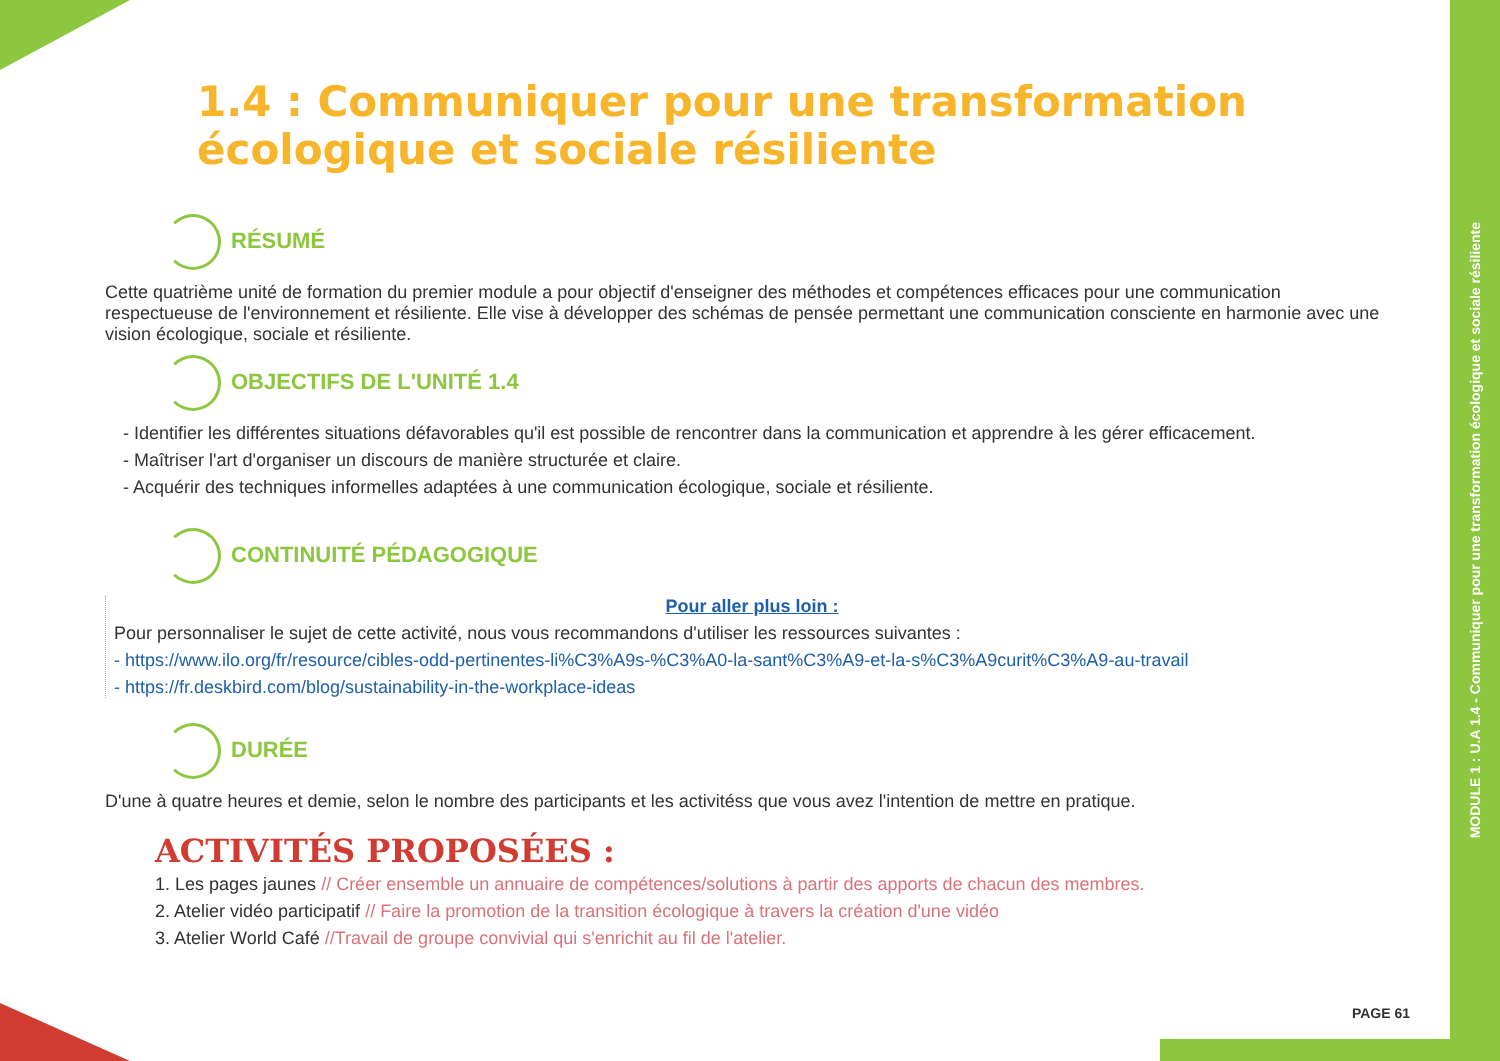MODULE 1 : U.A 1.4 - Communiquer pour une transformation écologique et sociale résiliente
1.4 : Communiquer pour une transformation écologique et sociale résiliente
RÉSUMÉ
Cette quatrième unité de formation du premier module a pour objectif d'enseigner des méthodes et compétences efficaces pour une communication respectueuse de l'environnement et résiliente. Elle vise à développer des schémas de pensée permettant une communication consciente en harmonie avec une vision écologique, sociale et résiliente.
OBJECTIFS DE L'UNITÉ 1.4
- Identifier les différentes situations défavorables qu'il est possible de rencontrer dans la communication et apprendre à les gérer efficacement.
- Maîtriser l'art d'organiser un discours de manière structurée et claire.
- Acquérir des techniques informelles adaptées à une communication écologique, sociale et résiliente.
CONTINUITÉ PÉDAGOGIQUE
Pour aller plus loin :
Pour personnaliser le sujet de cette activité, nous vous recommandons d'utiliser les ressources suivantes :
- https://www.ilo.org/fr/resource/cibles-odd-pertinentes-li%C3%A9s-%C3%A0-la-sant%C3%A9-et-la-s%C3%A9curit%C3%A9-au-travail
- https://fr.deskbird.com/blog/sustainability-in-the-workplace-ideas
DURÉE
D'une à quatre heures et demie, selon le nombre des participants et les activitéss que vous avez l'intention de mettre en pratique.
ACTIVITÉS PROPOSÉES :
1. Les pages jaunes // Créer ensemble un annuaire de compétences/solutions à partir des apports de chacun des membres.
2. Atelier vidéo participatif // Faire la promotion de la transition écologique à travers la création d'une vidéo
3. Atelier World Café //Travail de groupe convivial qui s'enrichit au fil de l'atelier.
PAGE 61